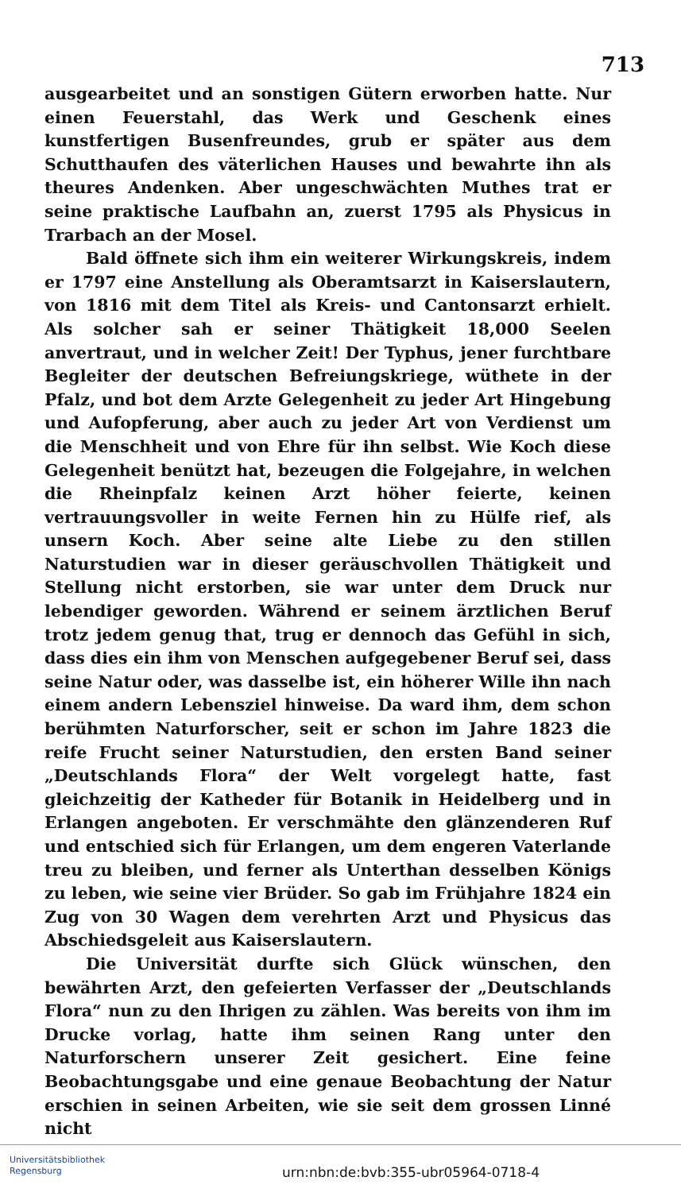713
ausgearbeitet und an sonstigen Gütern erworben hatte. Nur einen Feuerstahl, das Werk und Geschenk eines kunstfertigen Busenfreundes, grub er später aus dem Schutthaufen des väterlichen Hauses und bewahrte ihn als theures Andenken. Aber ungeschwächten Muthes trat er seine praktische Laufbahn an, zuerst 1795 als Physicus in Trarbach an der Mosel.
Bald öffnete sich ihm ein weiterer Wirkungskreis, indem er 1797 eine Anstellung als Oberamtsarzt in Kaiserslautern, von 1816 mit dem Titel als Kreis- und Cantonsarzt erhielt. Als solcher sah er seiner Thätigkeit 18,000 Seelen anvertraut, und in welcher Zeit! Der Typhus, jener furchtbare Begleiter der deutschen Befreiungskriege, wüthete in der Pfalz, und bot dem Arzte Gelegenheit zu jeder Art Hingebung und Aufopferung, aber auch zu jeder Art von Verdienst um die Menschheit und von Ehre für ihn selbst. Wie Koch diese Gelegenheit benützt hat, bezeugen die Folgejahre, in welchen die Rheinpfalz keinen Arzt höher feierte, keinen vertrauungsvoller in weite Fernen hin zu Hülfe rief, als unsern Koch. Aber seine alte Liebe zu den stillen Naturstudien war in dieser geräuschvollen Thätigkeit und Stellung nicht erstorben, sie war unter dem Druck nur lebendiger geworden. Während er seinem ärztlichen Beruf trotz jedem genug that, trug er dennoch das Gefühl in sich, dass dies ein ihm von Menschen aufgegebener Beruf sei, dass seine Natur oder, was dasselbe ist, ein höherer Wille ihn nach einem andern Lebensziel hinweise. Da ward ihm, dem schon berühmten Naturforscher, seit er schon im Jahre 1823 die reife Frucht seiner Naturstudien, den ersten Band seiner „Deutschlands Flora“ der Welt vorgelegt hatte, fast gleichzeitig der Katheder für Botanik in Heidelberg und in Erlangen angeboten. Er verschmähte den glänzenderen Ruf und entschied sich für Erlangen, um dem engeren Vaterlande treu zu bleiben, und ferner als Unterthan desselben Königs zu leben, wie seine vier Brüder. So gab im Frühjahre 1824 ein Zug von 30 Wagen dem verehrten Arzt und Physicus das Abschiedsgeleit aus Kaiserslautern.
Die Universität durfte sich Glück wünschen, den bewährten Arzt, den gefeierten Verfasser der „Deutschlands Flora“ nun zu den Ihrigen zu zählen. Was bereits von ihm im Drucke vorlag, hatte ihm seinen Rang unter den Naturforschern unserer Zeit gesichert. Eine feine Beobachtungsgabe und eine genaue Beobachtung der Natur erschien in seinen Arbeiten, wie sie seit dem grossen Linné nicht
Universitätsbibliothek
Regensburg
urn:nbn:de:bvb:355-ubr05964-0718-4